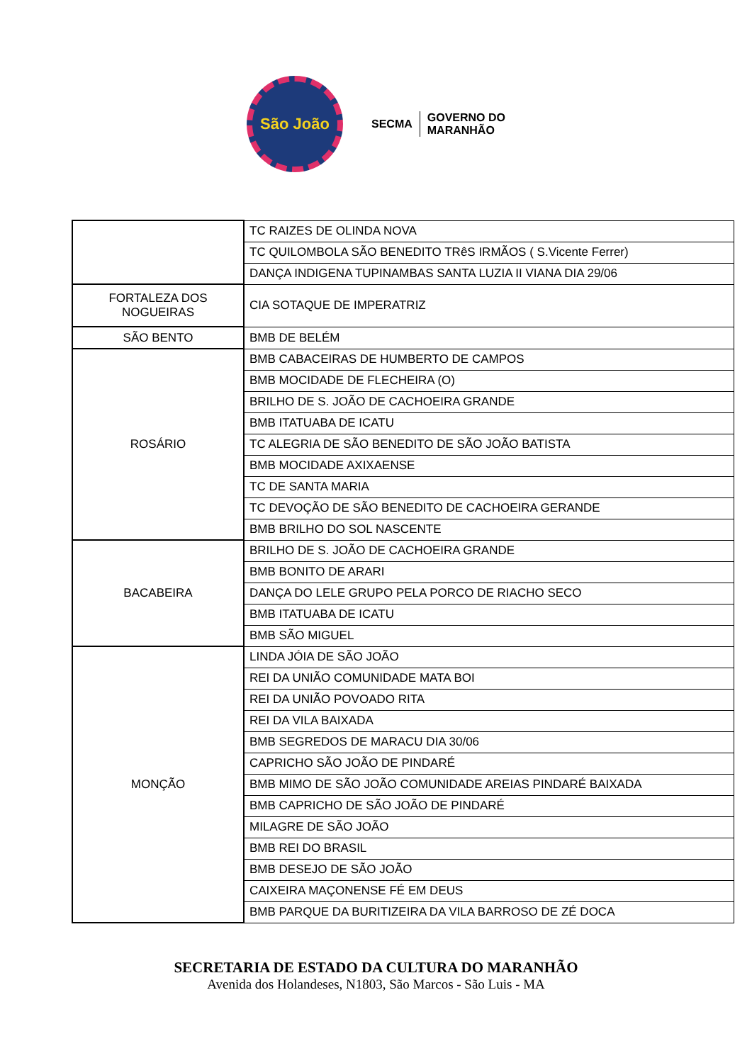São João
SECMA GOVERNO DO
MARANHÃO
| | TC RAIZES DE OLINDA NOVA |
| | TC QUILOMBOLA SÃO BENEDITO TRêS IRMÃOS ( S.Vicente Ferrer) |
| | DANÇA INDIGENA TUPINAMBAS SANTA LUZIA II VIANA DIA 29/06 |
| FORTALEZA DOS NOGUEIRAS | CIA SOTAQUE DE IMPERATRIZ |
| SÃO BENTO | BMB DE BELÉM |
| ROSÁRIO | BMB CABACEIRAS DE HUMBERTO DE CAMPOS |
| | BMB MOCIDADE DE FLECHEIRA (O) |
| | BRILHO DE S. JOÃO DE CACHOEIRA GRANDE |
| | BMB ITATUABA DE ICATU |
| | TC ALEGRIA DE SÃO BENEDITO DE SÃO JOÃO BATISTA |
| | BMB MOCIDADE AXIXAENSE |
| | TC DE SANTA MARIA |
| | TC DEVOÇÃO DE SÃO BENEDITO DE CACHOEIRA GERANDE |
| | BMB BRILHO DO SOL NASCENTE |
| BACABEIRA | BRILHO DE S. JOÃO DE CACHOEIRA GRANDE |
| | BMB BONITO DE ARARI |
| | DANÇA DO LELE GRUPO PELA PORCO DE RIACHO SECO |
| | BMB ITATUABA DE ICATU |
| | BMB SÃO MIGUEL |
| MONÇÃO | LINDA JÓIA DE SÃO JOÃO |
| | REI DA UNIÃO COMUNIDADE MATA BOI |
| | REI DA UNIÃO POVOADO RITA |
| | REI DA VILA BAIXADA |
| | BMB SEGREDOS DE MARACU DIA 30/06 |
| | CAPRICHO SÃO JOÃO DE PINDARÉ |
| | BMB MIMO DE SÃO JOÃO COMUNIDADE AREIAS PINDARÉ BAIXADA |
| | BMB CAPRICHO DE SÃO JOÃO DE PINDARÉ |
| | MILAGRE DE SÃO JOÃO |
| | BMB REI DO BRASIL |
| | BMB DESEJO DE SÃO JOÃO |
| | CAIXEIRA MAÇONENSE FÉ EM DEUS |
| | BMB PARQUE DA BURITIZEIRA DA VILA BARROSO DE ZÉ DOCA |
SECRETARIA DE ESTADO DA CULTURA DO MARANHÃO
Avenida dos Holandeses, N1803, São Marcos - São Luis - MA